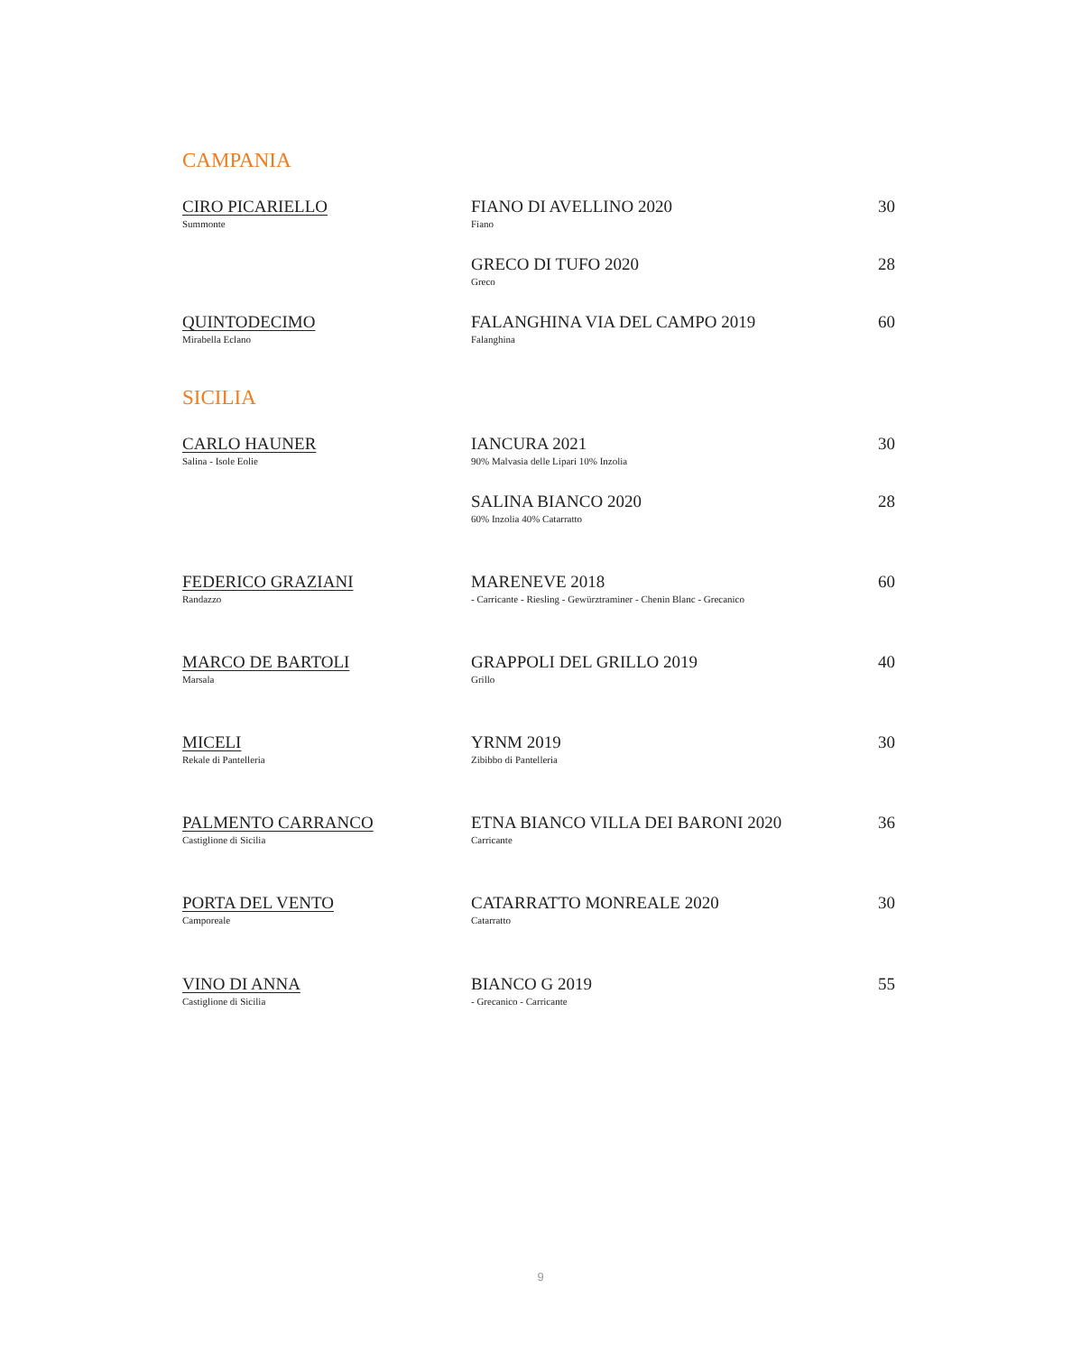CAMPANIA
CIRO PICARIELLO
Summonte
FIANO DI AVELLINO 2020
Fiano
30
GRECO DI TUFO 2020
Greco
28
QUINTODECIMO
Mirabella Eclano
FALANGHINA VIA DEL CAMPO 2019
Falanghina
60
SICILIA
CARLO HAUNER
Salina - Isole Eolie
IANCURA 2021
90% Malvasia delle Lipari 10% Inzolia
30
SALINA BIANCO 2020
60% Inzolia 40% Catarratto
28
FEDERICO GRAZIANI
Randazzo
MARENEVE 2018
- Carricante - Riesling - Gewürztraminer - Chenin Blanc - Grecanico
60
MARCO DE BARTOLI
Marsala
GRAPPOLI DEL GRILLO 2019
Grillo
40
MICELI
Rekale di Pantelleria
YRNM 2019
Zibibbo di Pantelleria
30
PALMENTO CARRANCO
Castiglione di Sicilia
ETNA BIANCO VILLA DEI BARONI 2020
Carricante
36
PORTA DEL VENTO
Camporeale
CATARRATTO MONREALE 2020
Catarratto
30
VINO DI ANNA
Castiglione di Sicilia
BIANCO G 2019
- Grecanico - Carricante
55
9